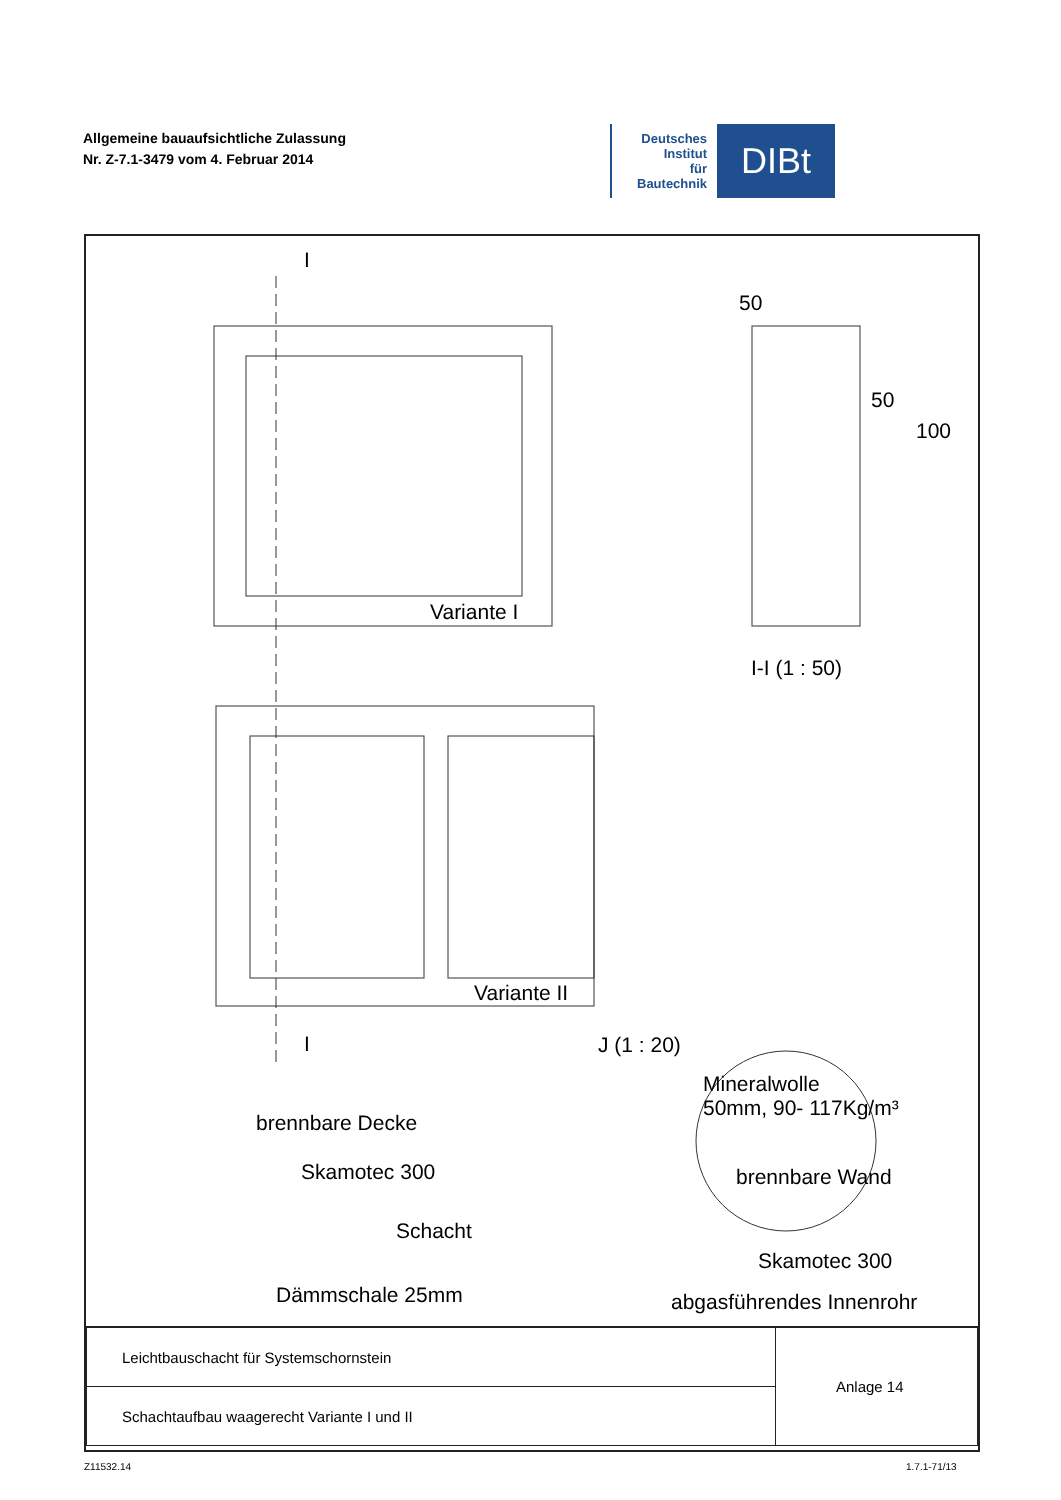Allgemeine bauaufsichtliche Zulassung
Nr. Z-7.1-3479 vom 4. Februar 2014
Deutsches
Institut
für
Bautechnik
DIBt
Variante I
Variante II
I
I
50
50
100
I-I (1 : 50)
J (1 : 20)
Mineralwolle
50mm, 90- 117Kg/m³
brennbare Decke
Skamotec 300 brennbare Wand
Schacht
Skamotec 300
Dämmschale 25mm abgasführendes Innenrohr
| Leichtbauschacht für Systemschornstein | Anlage 14 |
| Schachtaufbau waagerecht Variante I und II | |
Z11532.14 1.7.1-71/13